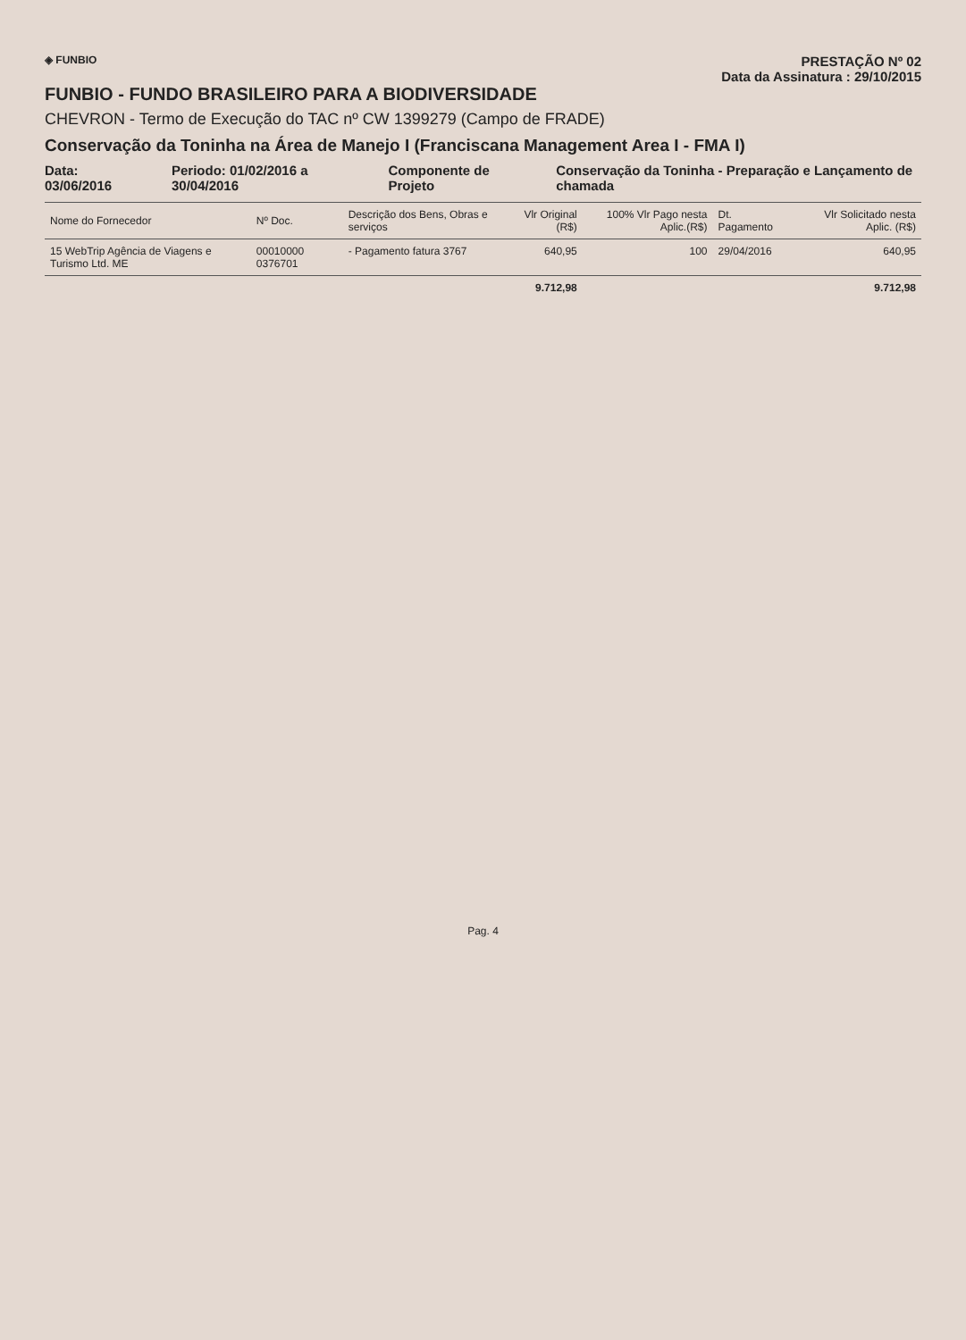◈ FUNBIO
PRESTAÇÃO Nº 02
Data da Assinatura : 29/10/2015
FUNBIO - FUNDO BRASILEIRO PARA A BIODIVERSIDADE
CHEVRON - Termo de Execução do TAC nº CW 1399279 (Campo de FRADE)
Conservação da Toninha na Área de Manejo I (Franciscana Management Area I - FMA I)
Data: 03/06/2016 Periodo: 01/02/2016 a 30/04/2016 Componente de Projeto Conservação da Toninha - Preparação e Lançamento de chamada
| Nome do Fornecedor | Nº Doc. | Descrição dos Bens, Obras e serviços | Vlr Original (R$) | 100% Vlr Pago nesta Aplic.(R$) | Dt. Pagamento | Vlr Solicitado nesta Aplic. (R$) |
| --- | --- | --- | --- | --- | --- | --- |
| 15 WebTrip Agência de Viagens e Turismo Ltd. ME | 00010000 0376701 | - Pagamento fatura 3767 | 640,95 | 100 | 29/04/2016 | 640,95 |
| | | | 9.712,98 | | | 9.712,98 |
Pag. 4